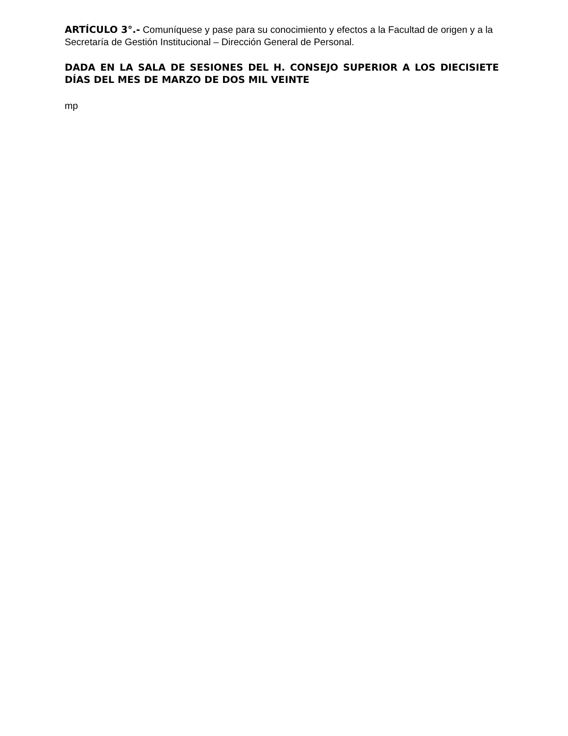ARTÍCULO 3°.- Comuníquese y pase para su conocimiento y efectos a la Facultad de origen y a la Secretaría de Gestión Institucional – Dirección General de Personal.
DADA EN LA SALA DE SESIONES DEL H. CONSEJO SUPERIOR A LOS DIECISIETE DÍAS DEL MES DE MARZO DE DOS MIL VEINTE
mp